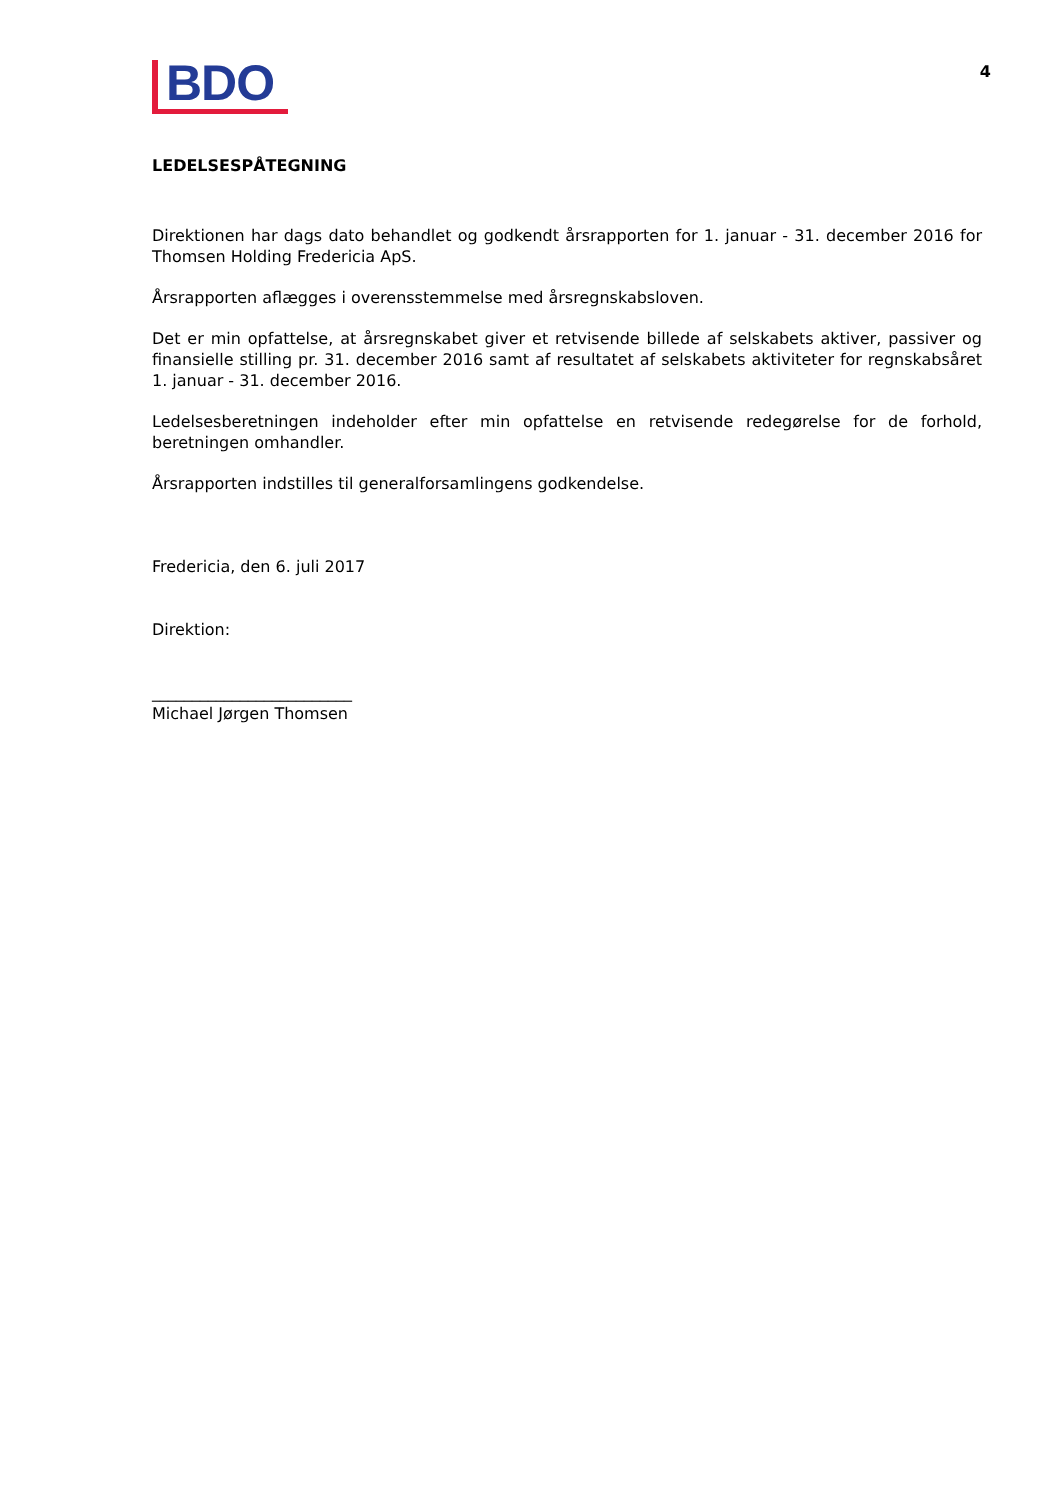BDO
4
LEDELSESPÅTEGNING
Direktionen har dags dato behandlet og godkendt årsrapporten for 1. januar - 31. december 2016 for Thomsen Holding Fredericia ApS.
Årsrapporten aflægges i overensstemmelse med årsregnskabsloven.
Det er min opfattelse, at årsregnskabet giver et retvisende billede af selskabets aktiver, passiver og finansielle stilling pr. 31. december 2016 samt af resultatet af selskabets aktiviteter for regnskabsåret 1. januar - 31. december 2016.
Ledelsesberetningen indeholder efter min opfattelse en retvisende redegørelse for de forhold, beretningen omhandler.
Årsrapporten indstilles til generalforsamlingens godkendelse.
Fredericia, den 6. juli 2017
Direktion:
_________________________
Michael Jørgen Thomsen